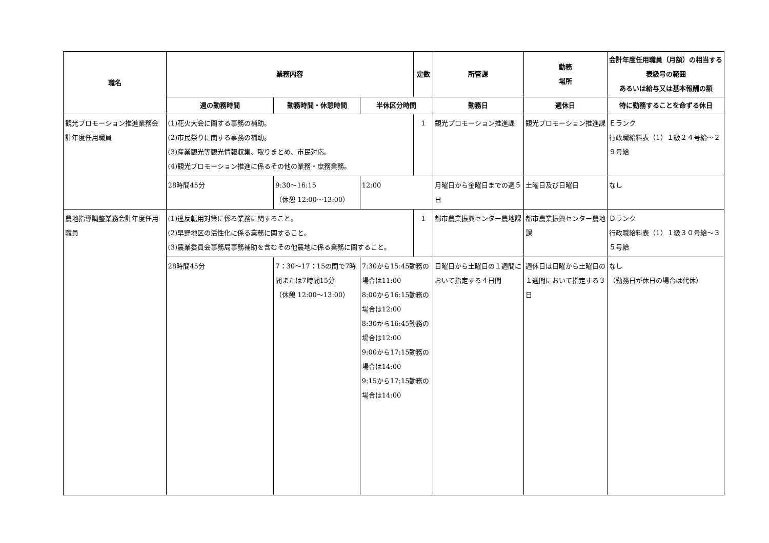| 職名 | 業務内容 | | | 定数 | 所管課 | 勤務 場所 | 会計年度任用職員（月額）の相当する表級号の範囲 あるいは給与又は基本報酬の額 |
| --- | --- | --- | --- | --- | --- | --- | --- |
| | 週の勤務時間 | 勤務時間・休憩時間 | 半休区分時間 | | 勤務日 | 週休日 | 特に勤務することを命ずる休日 |
| 観光プロモーション推進業務会計年度任用職員 | (1)花火大会に関する事務の補助。 (2)市民祭りに関する事務の補助。 (3)産業観光等観光情報収集、取りまとめ、市民対応。 (4)観光プロモーション推進に係るその他の業務・庶務業務。 | | | 1 | 観光プロモーション推進課 | 観光プロモーション推進課 | Ｅランク 行政職給料表（1）１級２４号給～２９号給 |
| | 28時間45分 | 9:30～16:15 （休憩 12:00～13:00） | 12:00 | | 月曜日から金曜日までの週５日 | 土曜日及び日曜日 | なし |
| 農地指導調整業務会計年度任用職員 | (1)違反転用対策に係る業務に関すること。 (2)早野地区の活性化に係る業務に関すること。 (3)農業委員会事務局事務補助を含むその他農地に係る業務に関すること。 | | | 1 | 都市農業振興センター農地課 | 都市農業振興センター農地課 | Ｄランク 行政職給料表（1）１級３０号給～３５号給 |
| | 28時間45分 | 7：30～17：15の間で7時間または7時間15分 （休憩 12:00～13:00） | 7:30から15:45勤務の場合は11:00 8:00から16:15勤務の場合は12:00 8:30から16:45勤務の場合は12:00 9:00から17:15勤務の場合は14:00 9:15から17:15勤務の場合は14:00 | | 日曜日から土曜日の１週間において指定する４日間 | 週休日は日曜から土曜日の１週間において指定する３日 | なし （勤務日が休日の場合は代休） |